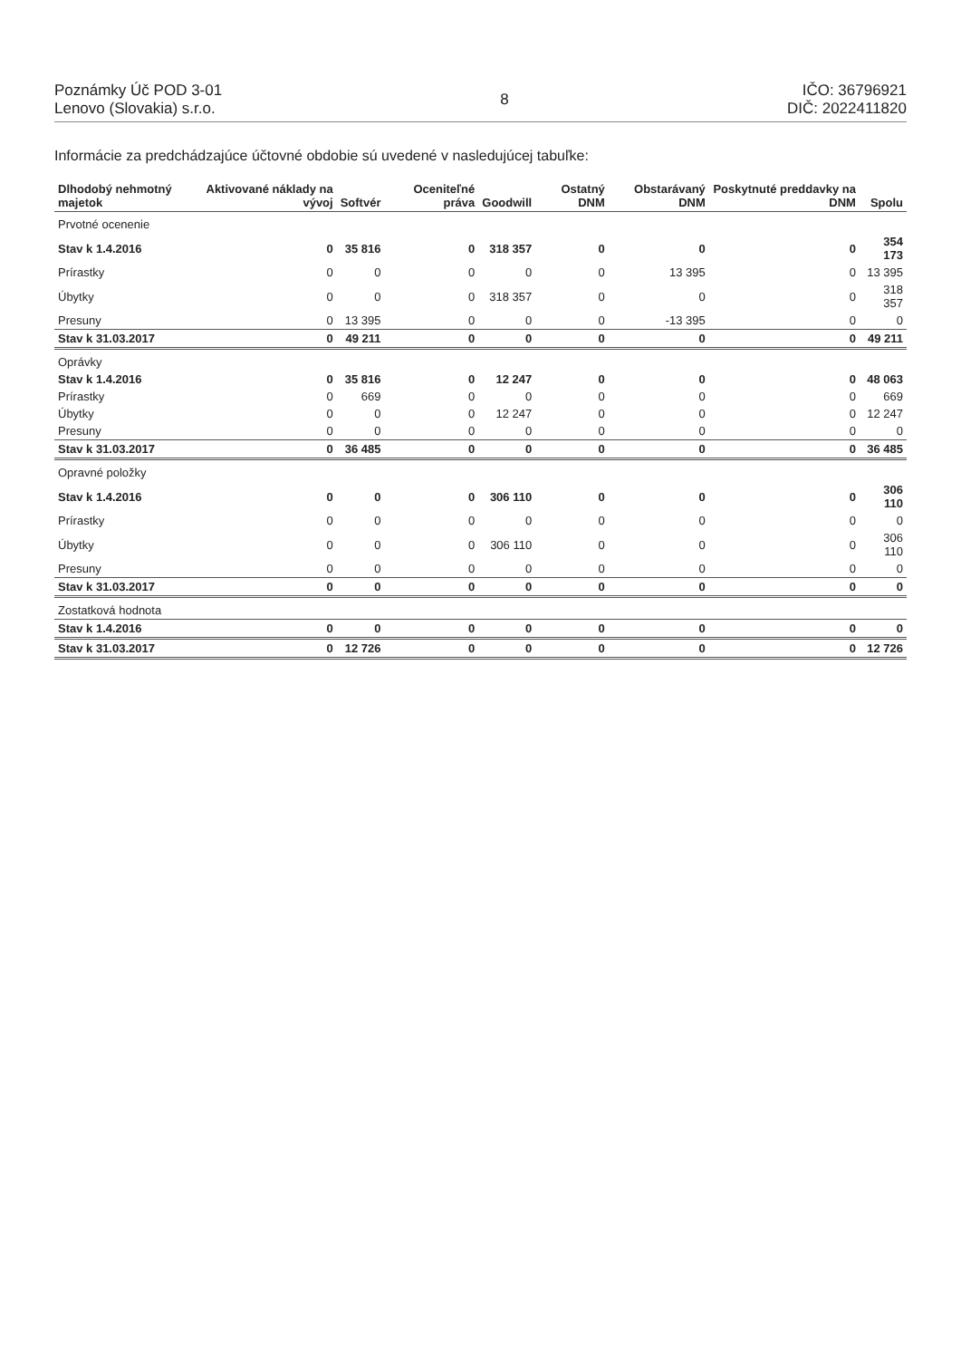Poznámky Úč POD 3-01
Lenovo (Slovakia) s.r.o.
8
IČO: 36796921
DIČ: 2022411820
Informácie za predchádzajúce účtovné obdobie sú uvedené v nasledujúcej tabuľke:
| Dlhodobý nehmotný majetok | Aktivované náklady na vývoj | Softvér | Oceniteľné práva | Goodwill | Ostatný DNM | Obstarávaný DNM | Poskytnuté preddavky na DNM | Spolu |
| --- | --- | --- | --- | --- | --- | --- | --- | --- |
| Prvotné ocenenie | | | | | | | | |
| Stav k 1.4.2016 | 0 | 35 816 | 0 | 318 357 | 0 | 0 | 0 | 354 173 |
| Prírastky | 0 | 0 | 0 | 0 | 0 | 13 395 | 0 | 13 395 |
| Úbytky | 0 | 0 | 0 | 318 357 | 0 | 0 | 0 | 318 357 |
| Presuny | 0 | 13 395 | 0 | 0 | 0 | -13 395 | 0 | 0 |
| Stav k 31.03.2017 | 0 | 49 211 | 0 | 0 | 0 | 0 | 0 | 49 211 |
| Oprávky | | | | | | | | |
| Stav k 1.4.2016 | 0 | 35 816 | 0 | 12 247 | 0 | 0 | 0 | 48 063 |
| Prírastky | 0 | 669 | 0 | 0 | 0 | 0 | 0 | 669 |
| Úbytky | 0 | 0 | 0 | 12 247 | 0 | 0 | 0 | 12 247 |
| Presuny | 0 | 0 | 0 | 0 | 0 | 0 | 0 | 0 |
| Stav k 31.03.2017 | 0 | 36 485 | 0 | 0 | 0 | 0 | 0 | 36 485 |
| Opravné položky | | | | | | | | |
| Stav k 1.4.2016 | 0 | 0 | 0 | 306 110 | 0 | 0 | 0 | 306 110 |
| Prírastky | 0 | 0 | 0 | 0 | 0 | 0 | 0 | 0 |
| Úbytky | 0 | 0 | 0 | 306 110 | 0 | 0 | 0 | 306 110 |
| Presuny | 0 | 0 | 0 | 0 | 0 | 0 | 0 | 0 |
| Stav k 31.03.2017 | 0 | 0 | 0 | 0 | 0 | 0 | 0 | 0 |
| Zostatková hodnota | | | | | | | | |
| Stav k 1.4.2016 | 0 | 0 | 0 | 0 | 0 | 0 | 0 | 0 |
| Stav k 31.03.2017 | 0 | 12 726 | 0 | 0 | 0 | 0 | 0 | 12 726 |